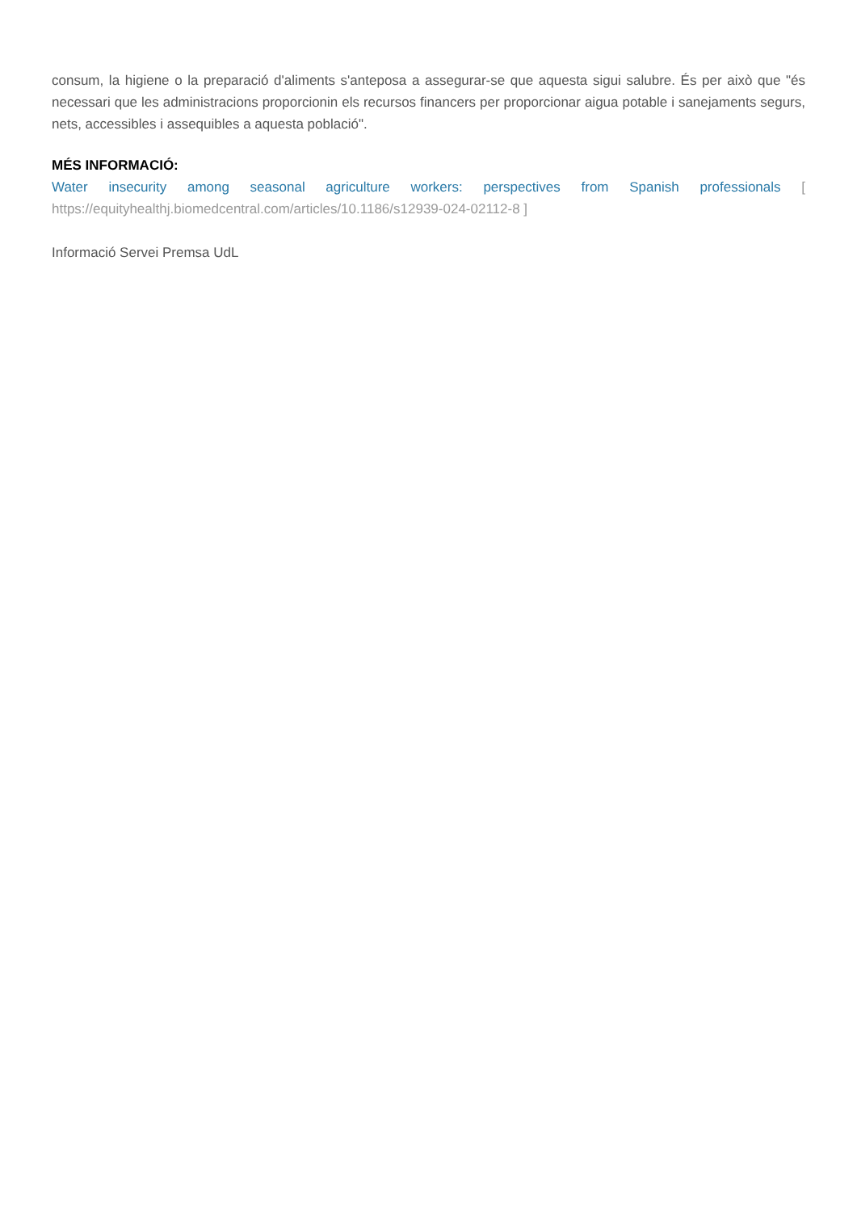consum, la higiene o la preparació d'aliments s'anteposa a assegurar-se que aquesta sigui salubre. És per això que "és necessari que les administracions proporcionin els recursos financers per proporcionar aigua potable i sanejaments segurs, nets, accessibles i assequibles a aquesta població".
MÉS INFORMACIÓ:
Water insecurity among seasonal agriculture workers: perspectives from Spanish professionals [ https://equityhealthj.biomedcentral.com/articles/10.1186/s12939-024-02112-8 ]
Informació Servei Premsa UdL